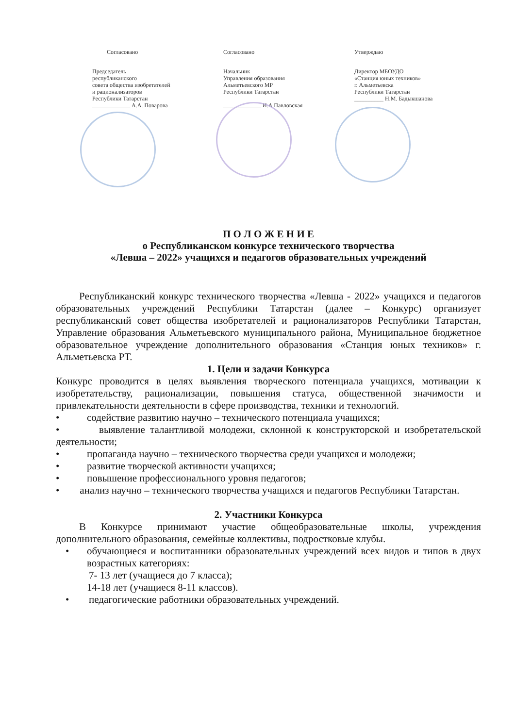Согласовано
Председатель
республиканского
совета общества изобретателей
и рационализаторов
Республики Татарстан
_____________ А.А. Поварова
Согласовано
Начальник
Управления образования
Альметьевского МР
Республики Татарстан
_____________ И.А Павловская
Утверждаю
Директор МБОУДО
«Станция юных техников»
г. Альметьевска
Республики Татарстан
__________ Н.М. Бадыкшанова
П О Л О Ж Е Н И Е
о Республиканском конкурсе технического творчества
«Левша – 2022» учащихся и педагогов образовательных учреждений
Республиканский конкурс технического творчества «Левша - 2022» учащихся и педагогов образовательных учреждений Республики Татарстан (далее – Конкурс) организует республиканский совет общества изобретателей и рационализаторов Республики Татарстан, Управление образования Альметьевского муниципального района, Муниципальное бюджетное образовательное учреждение дополнительного образования «Станция юных техников» г. Альметьевска РТ.
1. Цели и задачи Конкурса
Конкурс проводится в целях выявления творческого потенциала учащихся, мотивации к изобретательству, рационализации, повышения статуса, общественной значимости и привлекательности деятельности в сфере производства, техники и технологий.
• содействие развитию научно – технического потенциала учащихся;
• выявление талантливой молодежи, склонной к конструкторской и изобретательской деятельности;
• пропаганда научно – технического творчества среди учащихся и молодежи;
• развитие творческой активности учащихся;
• повышение профессионального уровня педагогов;
• анализ научно – технического творчества учащихся и педагогов Республики Татарстан.
2. Участники Конкурса
В Конкурсе принимают участие общеобразовательные школы, учреждения дополнительного образования, семейные коллективы, подростковые клубы.
• обучающиеся и воспитанники образовательных учреждений всех видов и типов в двух возрастных категориях:
7- 13 лет (учащиеся до 7 класса);
14-18 лет (учащиеся 8-11 классов).
• педагогические работники образовательных учреждений.